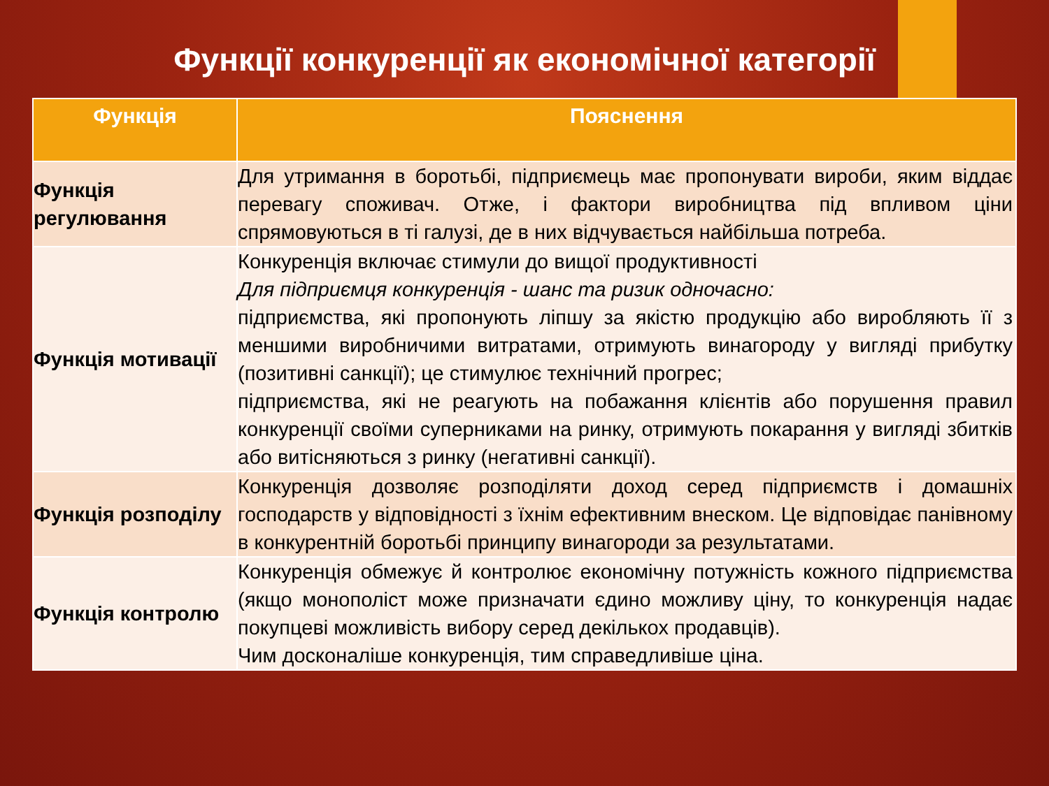Функції конкуренції як економічної категорії
| Функція | Пояснення |
| --- | --- |
| Функція регулювання | Для утримання в боротьбі, підприємець має пропонувати вироби, яким віддає перевагу споживач. Отже, і фактори виробництва під впливом ціни спрямовуються в ті галузі, де в них відчувається найбільша потреба. |
| Функція мотивації | Конкуренція включає стимули до вищої продуктивності Для підприємця конкуренція - шанс та ризик одночасно: підприємства, які пропонують ліпшу за якістю продукцію або виробляють її з меншими виробничими витратами, отримують винагороду у вигляді прибутку (позитивні санкції); це стимулює технічний прогрес; підприємства, які не реагують на побажання клієнтів або порушення правил конкуренції своїми суперниками на ринку, отримують покарання у вигляді збитків або витісняються з ринку (негативні санкції). |
| Функція розподілу | Конкуренція дозволяє розподіляти доход серед підприємств і домашніх господарств у відповідності з їхнім ефективним внеском. Це відповідає панівному в конкурентній боротьбі принципу винагороди за результатами. |
| Функція контролю | Конкуренція обмежує й контролює економічну потужність кожного підприємства (якщо монополіст може призначати єдино можливу ціну, то конкуренція надає покупцеві можливість вибору серед декількох продавців). Чим досконаліше конкуренція, тим справедливіше ціна. |